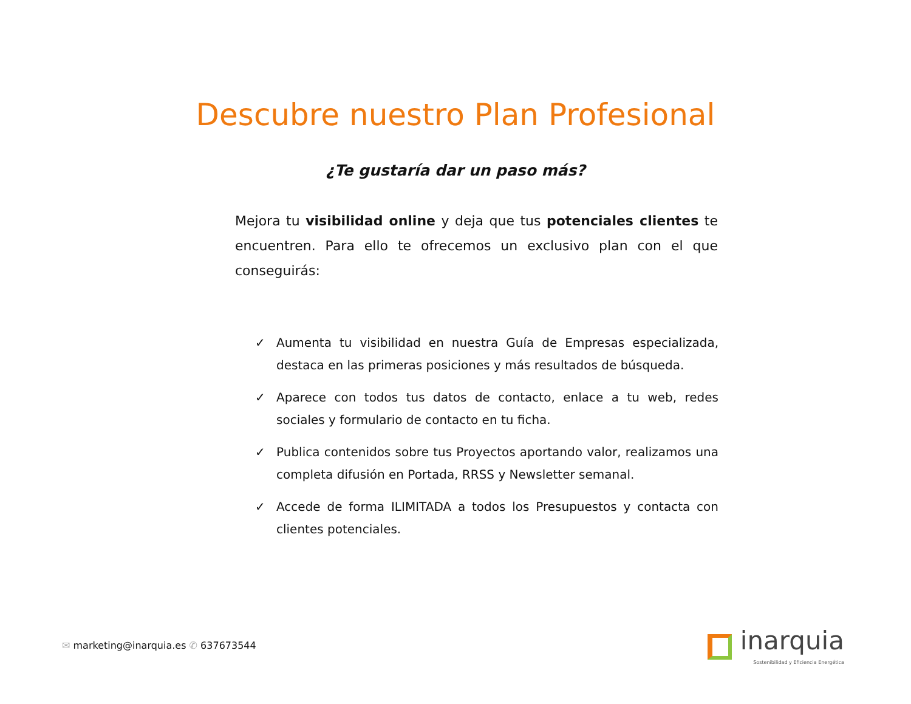Descubre nuestro Plan Profesional
¿Te gustaría dar un paso más?
Mejora tu visibilidad online y deja que tus potenciales clientes te encuentren. Para ello te ofrecemos un exclusivo plan con el que conseguirás:
✓ Aumenta tu visibilidad en nuestra Guía de Empresas especializada, destaca en las primeras posiciones y más resultados de búsqueda.
✓ Aparece con todos tus datos de contacto, enlace a tu web, redes sociales y formulario de contacto en tu ficha.
✓ Publica contenidos sobre tus Proyectos aportando valor, realizamos una completa difusión en Portada, RRSS y Newsletter semanal.
✓ Accede de forma ILIMITADA a todos los Presupuestos y contacta con clientes potenciales.
✉ marketing@inarquia.es ✆ 637673544
inarquia
Sostenibilidad y Eficiencia Energética